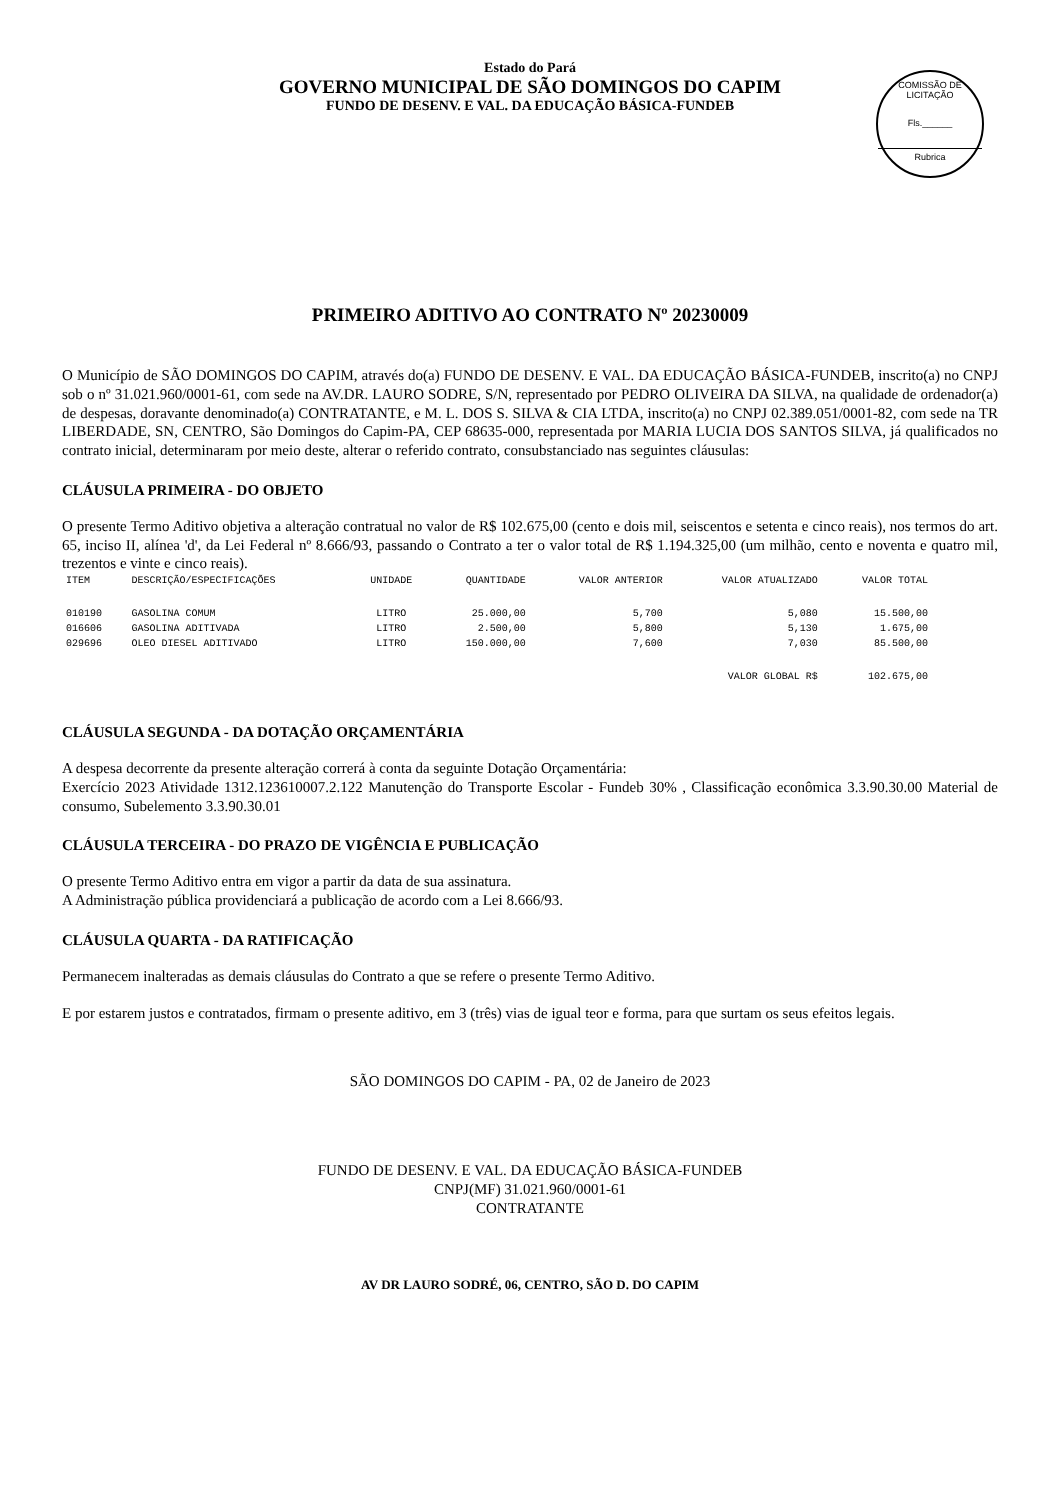Estado do Pará
GOVERNO MUNICIPAL DE SÃO DOMINGOS DO CAPIM
FUNDO DE DESENV. E VAL. DA EDUCAÇÃO BÁSICA-FUNDEB
COMISSÃO DE LICITAÇÃO
Fls.______
Rubrica
PRIMEIRO ADITIVO AO CONTRATO Nº 20230009
O Município de SÃO DOMINGOS DO CAPIM, através do(a) FUNDO DE DESENV. E VAL. DA EDUCAÇÃO BÁSICA-FUNDEB, inscrito(a) no CNPJ sob o nº 31.021.960/0001-61, com sede na AV.DR. LAURO SODRE, S/N, representado por PEDRO OLIVEIRA DA SILVA, na qualidade de ordenador(a) de despesas, doravante denominado(a) CONTRATANTE, e M. L. DOS S. SILVA & CIA LTDA, inscrito(a) no CNPJ 02.389.051/0001-82, com sede na TR LIBERDADE, SN, CENTRO, São Domingos do Capim-PA, CEP 68635-000, representada por MARIA LUCIA DOS SANTOS SILVA, já qualificados no contrato inicial, determinaram por meio deste, alterar o referido contrato, consubstanciado nas seguintes cláusulas:
CLÁUSULA PRIMEIRA - DO OBJETO
O presente Termo Aditivo objetiva a alteração contratual no valor de R$ 102.675,00 (cento e dois mil, seiscentos e setenta e cinco reais), nos termos do art. 65, inciso II, alínea 'd', da Lei Federal nº 8.666/93, passando o Contrato a ter o valor total de R$ 1.194.325,00 (um milhão, cento e noventa e quatro mil, trezentos e vinte e cinco reais).
| ITEM | DESCRIÇÃO/ESPECIFICAÇÕES | UNIDADE | QUANTIDADE | VALOR ANTERIOR | VALOR ATUALIZADO | VALOR TOTAL |
| --- | --- | --- | --- | --- | --- | --- |
| 010190 | GASOLINA COMUM | LITRO | 25.000,00 | 5,700 | 5,080 | 15.500,00 |
| 016606 | GASOLINA ADITIVADA | LITRO | 2.500,00 | 5,800 | 5,130 | 1.675,00 |
| 029696 | OLEO DIESEL ADITIVADO | LITRO | 150.000,00 | 7,600 | 7,030 | 85.500,00 |
| VALOR GLOBAL R$ | | | | | | 102.675,00 |
CLÁUSULA SEGUNDA - DA DOTAÇÃO ORÇAMENTÁRIA
A despesa decorrente da presente alteração correrá à conta da seguinte Dotação Orçamentária:
Exercício 2023 Atividade 1312.123610007.2.122 Manutenção do Transporte Escolar - Fundeb 30% , Classificação econômica 3.3.90.30.00 Material de consumo, Subelemento 3.3.90.30.01
CLÁUSULA TERCEIRA - DO PRAZO DE VIGÊNCIA E PUBLICAÇÃO
O presente Termo Aditivo entra em vigor a partir da data de sua assinatura.
A Administração pública providenciará a publicação de acordo com a Lei 8.666/93.
CLÁUSULA QUARTA - DA RATIFICAÇÃO
Permanecem inalteradas as demais cláusulas do Contrato a que se refere o presente Termo Aditivo.
E por estarem justos e contratados, firmam o presente aditivo, em 3 (três) vias de igual teor e forma, para que surtam os seus efeitos legais.
SÃO DOMINGOS DO CAPIM - PA, 02 de Janeiro de 2023
FUNDO DE DESENV. E VAL. DA EDUCAÇÃO BÁSICA-FUNDEB
CNPJ(MF) 31.021.960/0001-61
CONTRATANTE
AV DR LAURO SODRÉ, 06, CENTRO, SÃO D. DO CAPIM